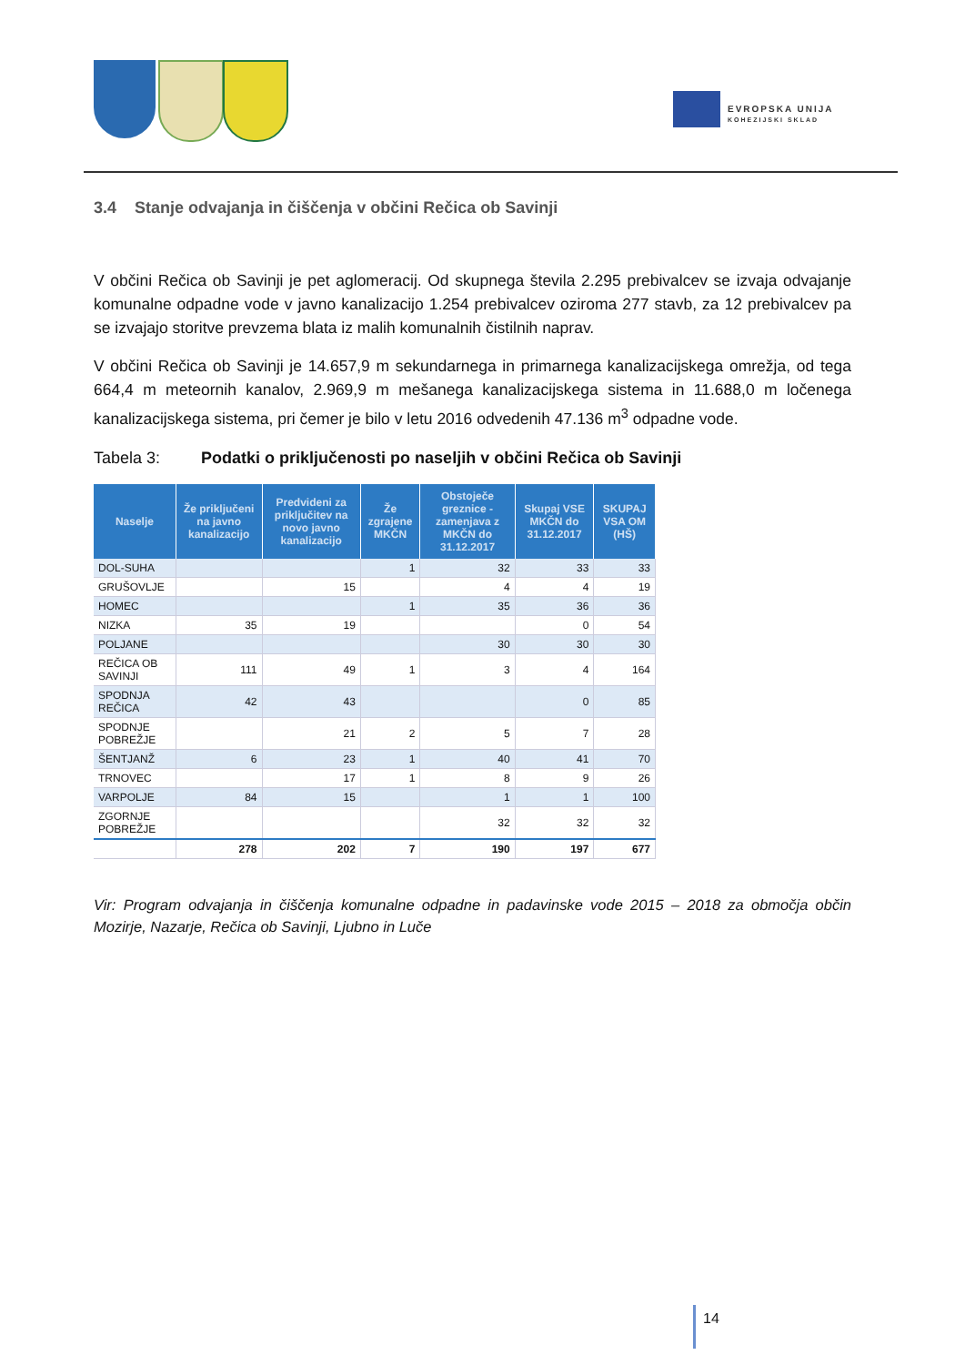EVROPSKA UNIJA
KOHEZIJSKI SKLAD
3.4 Stanje odvajanja in čiščenja v občini Rečica ob Savinji
V občini Rečica ob Savinji je pet aglomeracij. Od skupnega števila 2.295 prebivalcev se izvaja odvajanje komunalne odpadne vode v javno kanalizacijo 1.254 prebivalcev oziroma 277 stavb, za 12 prebivalcev pa se izvajajo storitve prevzema blata iz malih komunalnih čistilnih naprav.
V občini Rečica ob Savinji je 14.657,9 m sekundarnega in primarnega kanalizacijskega omrežja, od tega 664,4 m meteornih kanalov, 2.969,9 m mešanega kanalizacijskega sistema in 11.688,0 m ločenega kanalizacijskega sistema, pri čemer je bilo v letu 2016 odvedenih 47.136 m<sup>3</sup> odpadne vode.
Tabela 3: Podatki o priključenosti po naseljih v občini Rečica ob Savinji
| Naselje | Že priključeni na javno kanalizacijo | Predvideni za priključitev na novo javno kanalizacijo | Že zgrajene MKČN | Obstoječe greznice - zamenjava z MKČN do 31.12.2017 | Skupaj VSE MKČN do 31.12.2017 | SKUPAJ VSA OM (HŠ) |
| --- | --- | --- | --- | --- | --- | --- |
| DOL-SUHA | | | 1 | 32 | 33 | 33 |
| GRUŠOVLJE | | 15 | | 4 | 4 | 19 |
| HOMEC | | | 1 | 35 | 36 | 36 |
| NIZKA | 35 | 19 | | | 0 | 54 |
| POLJANE | | | | 30 | 30 | 30 |
| REČICA OB SAVINJI | 111 | 49 | 1 | 3 | 4 | 164 |
| SPODNJA REČICA | 42 | 43 | | | 0 | 85 |
| SPODNJE POBREŽJE | | 21 | 2 | 5 | 7 | 28 |
| ŠENTJANŽ | 6 | 23 | 1 | 40 | 41 | 70 |
| TRNOVEC | | 17 | 1 | 8 | 9 | 26 |
| VARPOLJE | 84 | 15 | | 1 | 1 | 100 |
| ZGORNJE POBREŽJE | | | | 32 | 32 | 32 |
| | 278 | 202 | 7 | 190 | 197 | 677 |
Vir: Program odvajanja in čiščenja komunalne odpadne in padavinske vode 2015 – 2018 za območja občin Mozirje, Nazarje, Rečica ob Savinji, Ljubno in Luče
14